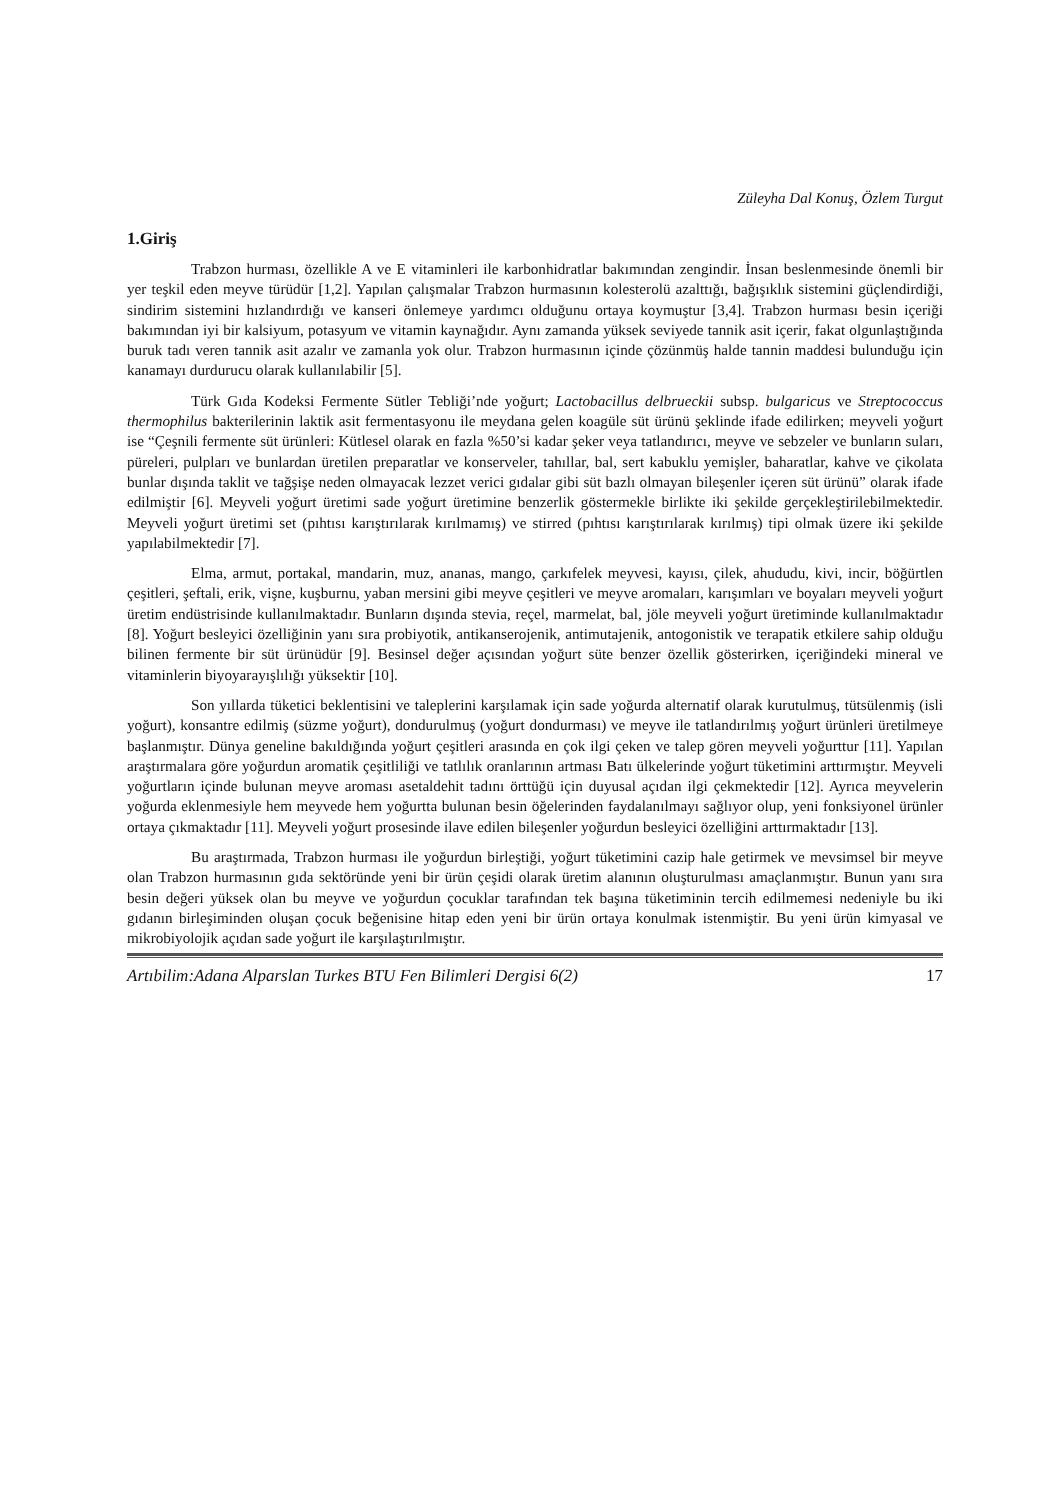Züleyha Dal Konuş, Özlem Turgut
1.Giriş
Trabzon hurması, özellikle A ve E vitaminleri ile karbonhidratlar bakımından zengindir. İnsan beslenmesinde önemli bir yer teşkil eden meyve türüdür [1,2]. Yapılan çalışmalar Trabzon hurmasının kolesterolü azalttığı, bağışıklık sistemini güçlendirdiği, sindirim sistemini hızlandırdığı ve kanseri önlemeye yardımcı olduğunu ortaya koymuştur [3,4]. Trabzon hurması besin içeriği bakımından iyi bir kalsiyum, potasyum ve vitamin kaynağıdır. Aynı zamanda yüksek seviyede tannik asit içerir, fakat olgunlaştığında buruk tadı veren tannik asit azalır ve zamanla yok olur. Trabzon hurmasının içinde çözünmüş halde tannin maddesi bulunduğu için kanamayı durdurucu olarak kullanılabilir [5].
Türk Gıda Kodeksi Fermente Sütler Tebliği’nde yoğurt; Lactobacillus delbrueckii subsp. bulgaricus ve Streptococcus thermophilus bakterilerinin laktik asit fermentasyonu ile meydana gelen koagüle süt ürünü şeklinde ifade edilirken; meyveli yoğurt ise “Çeşnili fermente süt ürünleri: Kütlesel olarak en fazla %50’si kadar şeker veya tatlandırıcı, meyve ve sebzeler ve bunların suları, püreleri, pulpları ve bunlardan üretilen preparatlar ve konserveler, tahıllar, bal, sert kabuklu yemişler, baharatlar, kahve ve çikolata bunlar dışında taklit ve tağşişe neden olmayacak lezzet verici gıdalar gibi süt bazlı olmayan bileşenler içeren süt ürünü” olarak ifade edilmiştir [6]. Meyveli yoğurt üretimi sade yoğurt üretimine benzerlik göstermekle birlikte iki şekilde gerçekleştirilebilmektedir. Meyveli yoğurt üretimi set (pıhtısı karıştırılarak kırılmamış) ve stirred (pıhtısı karıştırılarak kırılmış) tipi olmak üzere iki şekilde yapılabilmektedir [7].
Elma, armut, portakal, mandarin, muz, ananas, mango, çarkıfelek meyvesi, kayısı, çilek, ahududu, kivi, incir, böğürtlen çeşitleri, şeftali, erik, vişne, kuşburnu, yaban mersini gibi meyve çeşitleri ve meyve aromaları, karışımları ve boyaları meyveli yoğurt üretim endüstrisinde kullanılmaktadır. Bunların dışında stevia, reçel, marmelat, bal, jöle meyveli yoğurt üretiminde kullanılmaktadır [8]. Yoğurt besleyici özelliğinin yanı sıra probiyotik, antikanserojenik, antimutajenik, antogonistik ve terapatik etkilere sahip olduğu bilinen fermente bir süt ürünüdür [9]. Besinsel değer açısından yoğurt süte benzer özellik gösterirken, içeriğindeki mineral ve vitaminlerin biyoyarayışlılığı yüksektir [10].
Son yıllarda tüketici beklentisini ve taleplerini karşılamak için sade yoğurda alternatif olarak kurutulmuş, tütsülenmiş (isli yoğurt), konsantre edilmiş (süzme yoğurt), dondurulmuş (yoğurt dondurması) ve meyve ile tatlandırılmış yoğurt ürünleri üretilmeye başlanmıştır. Dünya geneline bakıldığında yoğurt çeşitleri arasında en çok ilgi çeken ve talep gören meyveli yoğurttur [11]. Yapılan araştırmalara göre yoğurdun aromatik çeşitliliği ve tatlılık oranlarının artması Batı ülkelerinde yoğurt tüketimini arttırmıştır. Meyveli yoğurtların içinde bulunan meyve aroması asetaldehit tadını örttüğü için duyusal açıdan ilgi çekmektedir [12]. Ayrıca meyvelerin yoğurda eklenmesiyle hem meyvede hem yoğurtta bulunan besin öğelerinden faydalanılmayı sağlıyor olup, yeni fonksiyonel ürünler ortaya çıkmaktadır [11]. Meyveli yoğurt prosesinde ilave edilen bileşenler yoğurdun besleyici özelliğini arttırmaktadır [13].
Bu araştırmada, Trabzon hurması ile yoğurdun birleştiği, yoğurt tüketimini cazip hale getirmek ve mevsimsel bir meyve olan Trabzon hurmasının gıda sektöründe yeni bir ürün çeşidi olarak üretim alanının oluşturulması amaçlanmıştır. Bunun yanı sıra besin değeri yüksek olan bu meyve ve yoğurdun çocuklar tarafından tek başına tüketiminin tercih edilmemesi nedeniyle bu iki gıdanın birleşiminden oluşan çocuk beğenisine hitap eden yeni bir ürün ortaya konulmak istenmiştir. Bu yeni ürün kimyasal ve mikrobiyolojik açıdan sade yoğurt ile karşılaştırılmıştır.
Artıbilim:Adana Alparslan Turkes BTU Fen Bilimleri Dergisi 6(2) 17